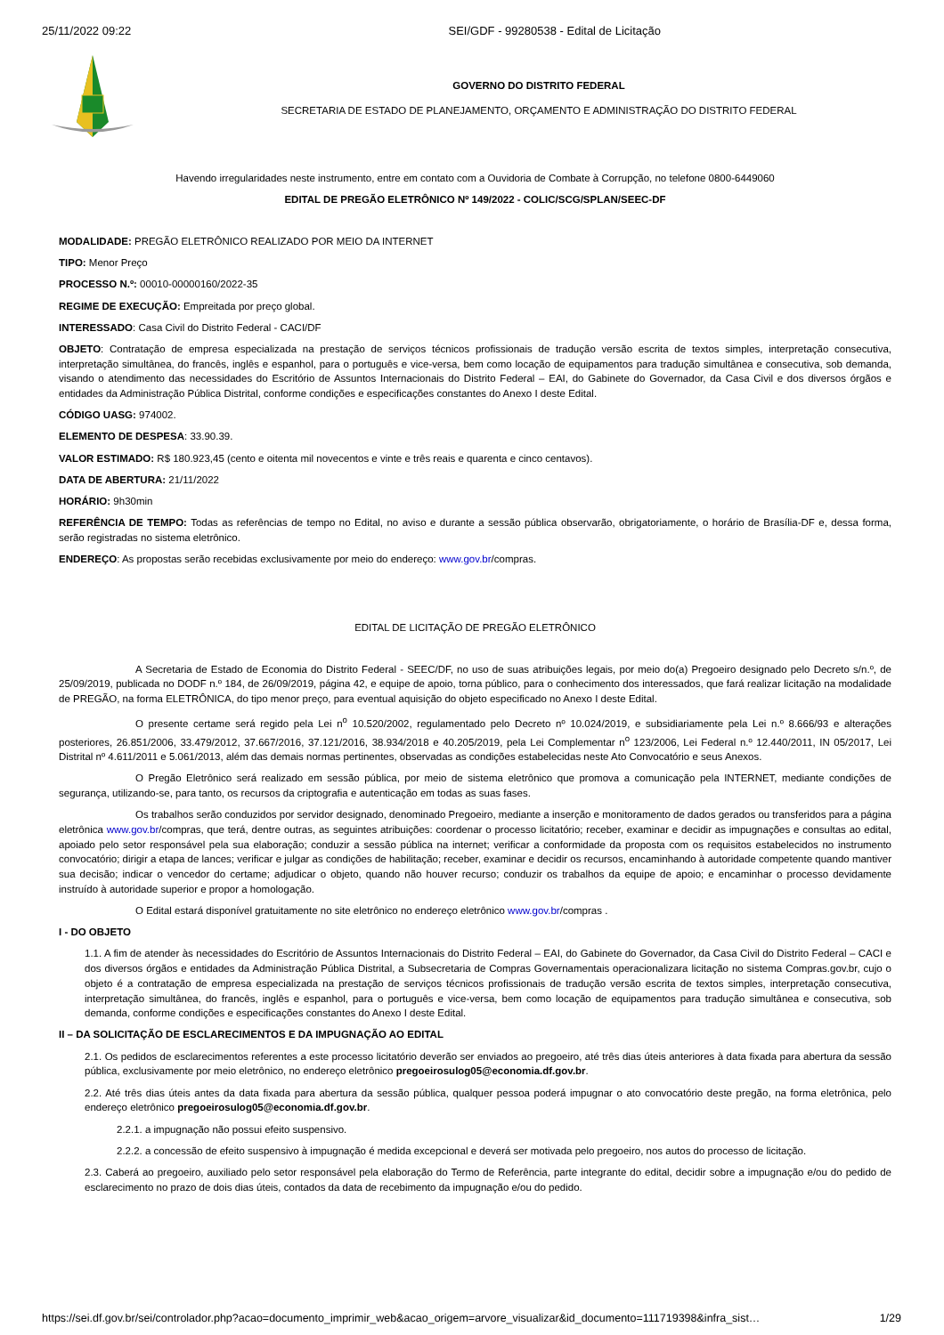25/11/2022 09:22 SEI/GDF - 99280538 - Edital de Licitação
GOVERNO DO DISTRITO FEDERAL
SECRETARIA DE ESTADO DE PLANEJAMENTO, ORÇAMENTO E ADMINISTRAÇÃO DO DISTRITO FEDERAL
Havendo irregularidades neste instrumento, entre em contato com a Ouvidoria de Combate à Corrupção, no telefone 0800-6449060
EDITAL DE PREGÃO ELETRÔNICO Nº 149/2022 - COLIC/SCG/SPLAN/SEEC-DF
MODALIDADE: PREGÃO ELETRÔNICO REALIZADO POR MEIO DA INTERNET
TIPO: Menor Preço
PROCESSO N.º: 00010-00000160/2022-35
REGIME DE EXECUÇÃO: Empreitada por preço global.
INTERESSADO: Casa Civil do Distrito Federal - CACI/DF
OBJETO: Contratação de empresa especializada na prestação de serviços técnicos profissionais de tradução versão escrita de textos simples, interpretação consecutiva, interpretação simultânea, do francês, inglês e espanhol, para o português e vice-versa, bem como locação de equipamentos para tradução simultânea e consecutiva, sob demanda, visando o atendimento das necessidades do Escritório de Assuntos Internacionais do Distrito Federal – EAI, do Gabinete do Governador, da Casa Civil e dos diversos órgãos e entidades da Administração Pública Distrital, conforme condições e especificações constantes do Anexo I deste Edital.
CÓDIGO UASG: 974002.
ELEMENTO DE DESPESA: 33.90.39.
VALOR ESTIMADO: R$ 180.923,45 (cento e oitenta mil novecentos e vinte e três reais e quarenta e cinco centavos).
DATA DE ABERTURA: 21/11/2022
HORÁRIO: 9h30min
REFERÊNCIA DE TEMPO: Todas as referências de tempo no Edital, no aviso e durante a sessão pública observarão, obrigatoriamente, o horário de Brasília-DF e, dessa forma, serão registradas no sistema eletrônico.
ENDEREÇO: As propostas serão recebidas exclusivamente por meio do endereço: www.gov.br/compras.
EDITAL DE LICITAÇÃO DE PREGÃO ELETRÔNICO
A Secretaria de Estado de Economia do Distrito Federal - SEEC/DF, no uso de suas atribuições legais, por meio do(a) Pregoeiro designado pelo Decreto s/n.º, de 25/09/2019, publicada no DODF n.º 184, de 26/09/2019, página 42, e equipe de apoio, torna público, para o conhecimento dos interessados, que fará realizar licitação na modalidade de PREGÃO, na forma ELETRÔNICA, do tipo menor preço, para eventual aquisição do objeto especificado no Anexo I deste Edital.
O presente certame será regido pela Lei n<sup>o</sup> 10.520/2002, regulamentado pelo Decreto nº 10.024/2019, e subsidiariamente pela Lei n.º 8.666/93 e alterações posteriores, 26.851/2006, 33.479/2012, 37.667/2016, 37.121/2016, 38.934/2018 e 40.205/2019, pela Lei Complementar n<sup>o</sup> 123/2006, Lei Federal n.º 12.440/2011, IN 05/2017, Lei Distrital nº 4.611/2011 e 5.061/2013, além das demais normas pertinentes, observadas as condições estabelecidas neste Ato Convocatório e seus Anexos.
O Pregão Eletrônico será realizado em sessão pública, por meio de sistema eletrônico que promova a comunicação pela INTERNET, mediante condições de segurança, utilizando-se, para tanto, os recursos da criptografia e autenticação em todas as suas fases.
Os trabalhos serão conduzidos por servidor designado, denominado Pregoeiro, mediante a inserção e monitoramento de dados gerados ou transferidos para a página eletrônica www.gov.br/compras, que terá, dentre outras, as seguintes atribuições: coordenar o processo licitatório; receber, examinar e decidir as impugnações e consultas ao edital, apoiado pelo setor responsável pela sua elaboração; conduzir a sessão pública na internet; verificar a conformidade da proposta com os requisitos estabelecidos no instrumento convocatório; dirigir a etapa de lances; verificar e julgar as condições de habilitação; receber, examinar e decidir os recursos, encaminhando à autoridade competente quando mantiver sua decisão; indicar o vencedor do certame; adjudicar o objeto, quando não houver recurso; conduzir os trabalhos da equipe de apoio; e encaminhar o processo devidamente instruído à autoridade superior e propor a homologação.
O Edital estará disponível gratuitamente no site eletrônico no endereço eletrônico www.gov.br/compras .
I - DO OBJETO
1.1. A fim de atender às necessidades do Escritório de Assuntos Internacionais do Distrito Federal – EAI, do Gabinete do Governador, da Casa Civil do Distrito Federal – CACI e dos diversos órgãos e entidades da Administração Pública Distrital, a Subsecretaria de Compras Governamentais operacionalizara licitação no sistema Compras.gov.br, cujo o objeto é a contratação de empresa especializada na prestação de serviços técnicos profissionais de tradução versão escrita de textos simples, interpretação consecutiva, interpretação simultânea, do francês, inglês e espanhol, para o português e vice-versa, bem como locação de equipamentos para tradução simultânea e consecutiva, sob demanda, conforme condições e especificações constantes do Anexo I deste Edital.
II – DA SOLICITAÇÃO DE ESCLARECIMENTOS E DA IMPUGNAÇÃO AO EDITAL
2.1. Os pedidos de esclarecimentos referentes a este processo licitatório deverão ser enviados ao pregoeiro, até três dias úteis anteriores à data fixada para abertura da sessão pública, exclusivamente por meio eletrônico, no endereço eletrônico pregoeirosulog05@economia.df.gov.br.
2.2. Até três dias úteis antes da data fixada para abertura da sessão pública, qualquer pessoa poderá impugnar o ato convocatório deste pregão, na forma eletrônica, pelo endereço eletrônico pregoeirosulog05@economia.df.gov.br.
2.2.1. a impugnação não possui efeito suspensivo.
2.2.2. a concessão de efeito suspensivo à impugnação é medida excepcional e deverá ser motivada pelo pregoeiro, nos autos do processo de licitação.
2.3. Caberá ao pregoeiro, auxiliado pelo setor responsável pela elaboração do Termo de Referência, parte integrante do edital, decidir sobre a impugnação e/ou do pedido de esclarecimento no prazo de dois dias úteis, contados da data de recebimento da impugnação e/ou do pedido.
https://sei.df.gov.br/sei/controlador.php?acao=documento_imprimir_web&acao_origem=arvore_visualizar&id_documento=111719398&infra_sist… 1/29